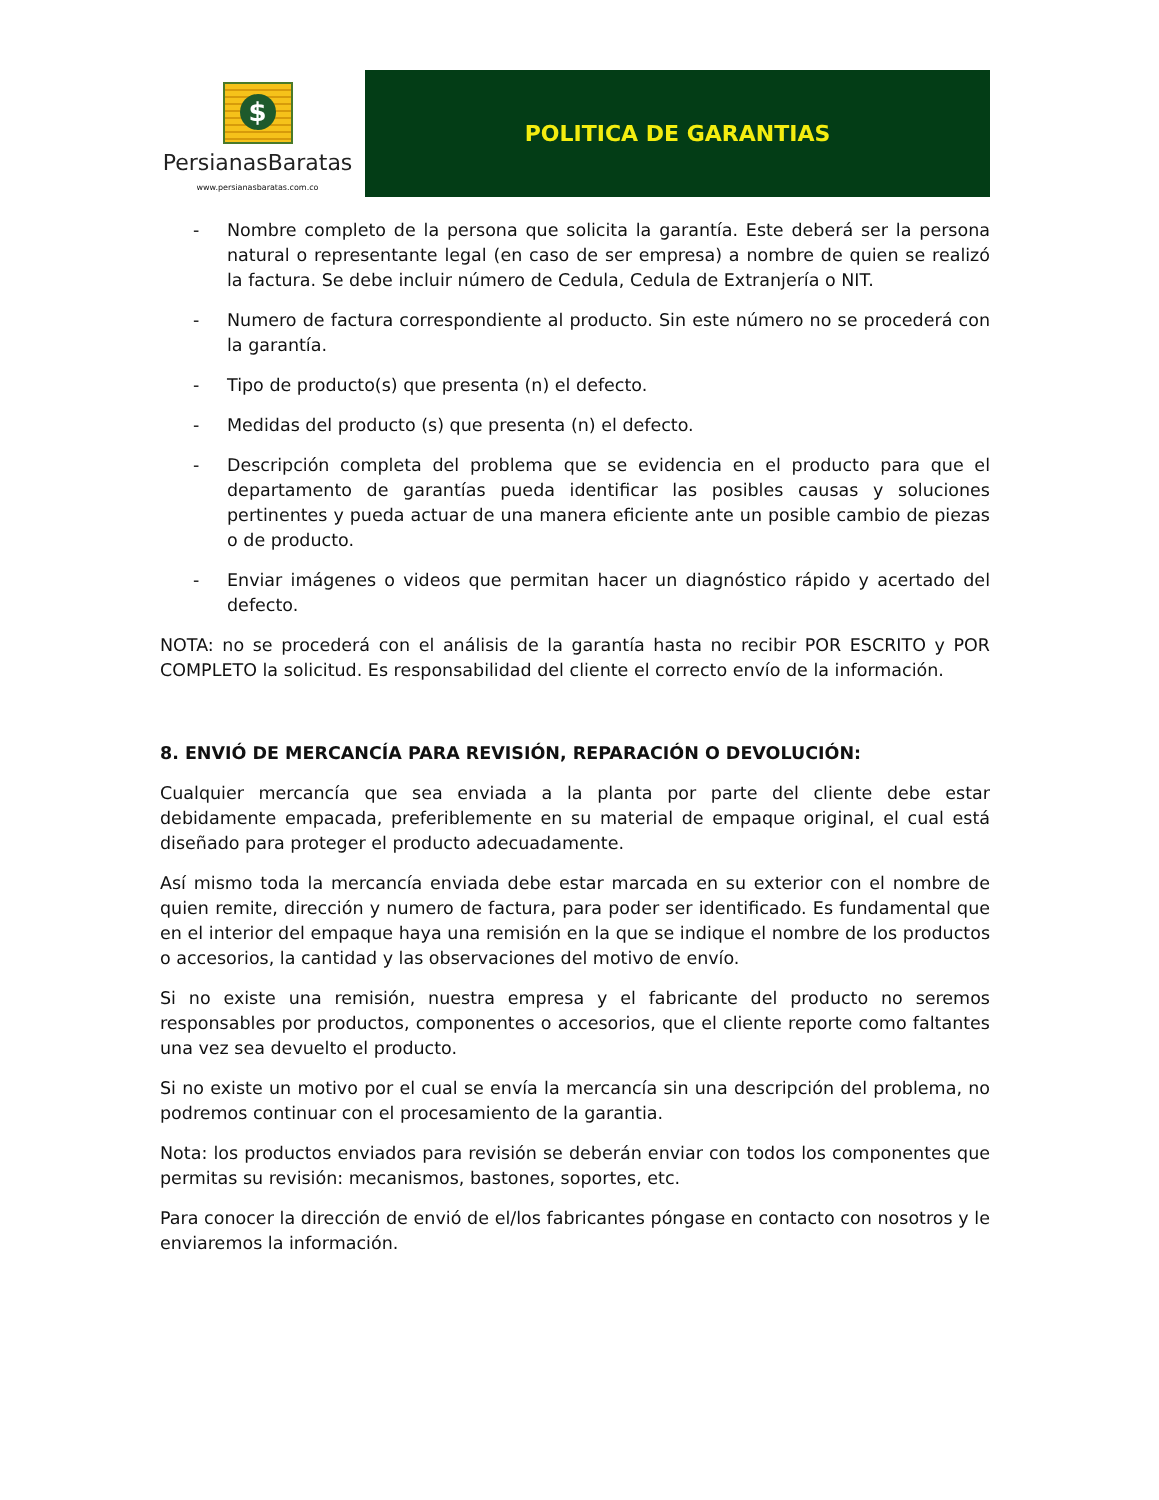$
PersianasBaratas
www.persianasbaratas.com.co
POLITICA DE GARANTIAS
- Nombre completo de la persona que solicita la garantía. Este deberá ser la persona natural o representante legal (en caso de ser empresa) a nombre de quien se realizó la factura. Se debe incluir número de Cedula, Cedula de Extranjería o NIT.
- Numero de factura correspondiente al producto. Sin este número no se procederá con la garantía.
- Tipo de producto(s) que presenta (n) el defecto.
- Medidas del producto (s) que presenta (n) el defecto.
- Descripción completa del problema que se evidencia en el producto para que el departamento de garantías pueda identificar las posibles causas y soluciones pertinentes y pueda actuar de una manera eficiente ante un posible cambio de piezas o de producto.
- Enviar imágenes o videos que permitan hacer un diagnóstico rápido y acertado del defecto.
NOTA: no se procederá con el análisis de la garantía hasta no recibir POR ESCRITO y POR COMPLETO la solicitud. Es responsabilidad del cliente el correcto envío de la información.
8. ENVIÓ DE MERCANCÍA PARA REVISIÓN, REPARACIÓN O DEVOLUCIÓN:
Cualquier mercancía que sea enviada a la planta por parte del cliente debe estar debidamente empacada, preferiblemente en su material de empaque original, el cual está diseñado para proteger el producto adecuadamente.
Así mismo toda la mercancía enviada debe estar marcada en su exterior con el nombre de quien remite, dirección y numero de factura, para poder ser identificado. Es fundamental que en el interior del empaque haya una remisión en la que se indique el nombre de los productos o accesorios, la cantidad y las observaciones del motivo de envío.
Si no existe una remisión, nuestra empresa y el fabricante del producto no seremos responsables por productos, componentes o accesorios, que el cliente reporte como faltantes una vez sea devuelto el producto.
Si no existe un motivo por el cual se envía la mercancía sin una descripción del problema, no podremos continuar con el procesamiento de la garantia.
Nota: los productos enviados para revisión se deberán enviar con todos los componentes que permitas su revisión: mecanismos, bastones, soportes, etc.
Para conocer la dirección de envió de el/los fabricantes póngase en contacto con nosotros y le enviaremos la información.